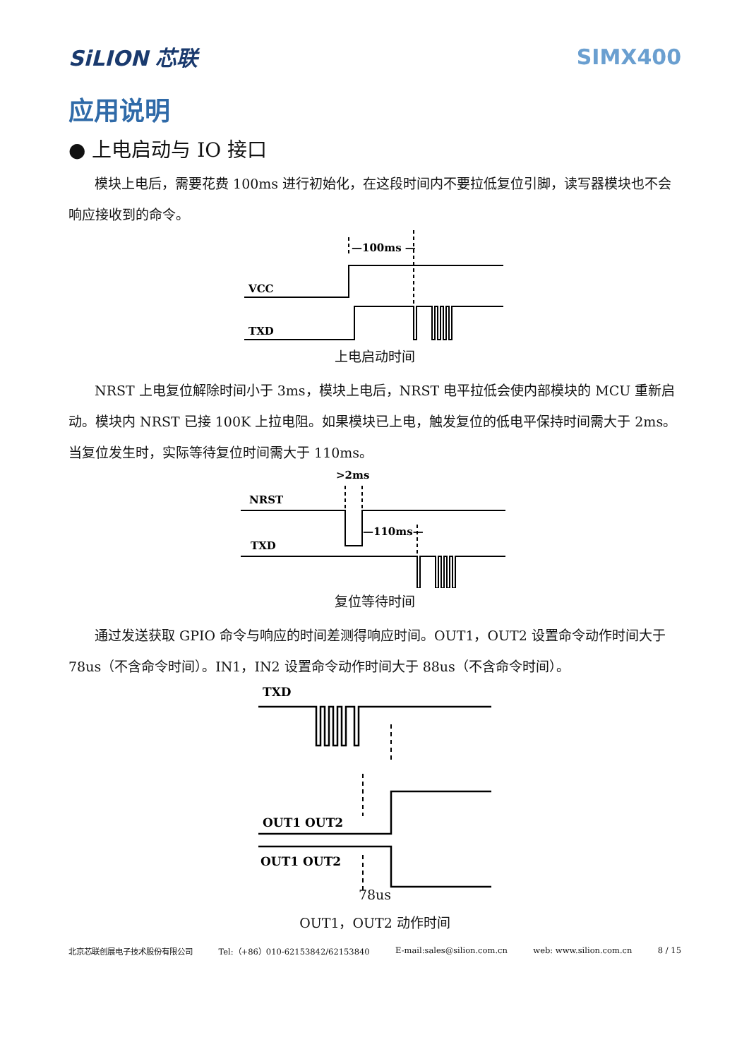SiLION 芯联 SIMX400
应用说明
● 上电启动与 IO 接口
模块上电后，需要花费 100ms 进行初始化，在这段时间内不要拉低复位引脚，读写器模块也不会响应接收到的命令。
VCC
TXD
—100ms —
上电启动时间
NRST 上电复位解除时间小于 3ms，模块上电后，NRST 电平拉低会使内部模块的 MCU 重新启动。模块内 NRST 已接 100K 上拉电阻。如果模块已上电，触发复位的低电平保持时间需大于 2ms。当复位发生时，实际等待复位时间需大于 110ms。
>2ms
NRST
TXD
—110ms—
复位等待时间
通过发送获取 GPIO 命令与响应的时间差测得响应时间。OUT1，OUT2 设置命令动作时间大于 78us（不含命令时间）。IN1，IN2 设置命令动作时间大于 88us（不含命令时间）。
TXD
OUT1 OUT2
OUT1 OUT2
78us
OUT1，OUT2 动作时间
北京芯联创展电子技术股份有限公司 Tel:（+86）010-62153842/62153840 E-mail:sales@silion.com.cn web: www.silion.com.cn 8 / 15